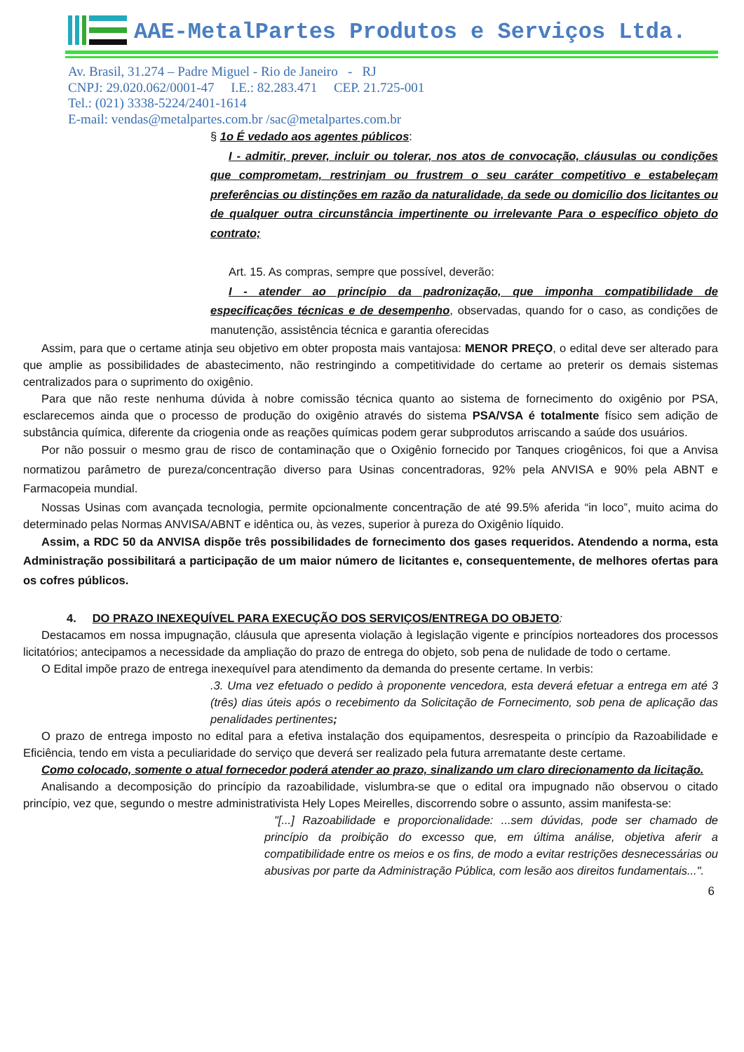AAE-MetalPartes Produtos e Serviços Ltda.
Av. Brasil, 31.274 – Padre Miguel - Rio de Janeiro - RJ
CNPJ: 29.020.062/0001-47 I.E.: 82.283.471 CEP. 21.725-001
Tel.: (021) 3338-5224/2401-1614
E-mail: vendas@metalpartes.com.br /sac@metalpartes.com.br
§ 1o É vedado aos agentes públicos:
I - admitir, prever, incluir ou tolerar, nos atos de convocação, cláusulas ou condições que comprometam, restrinjam ou frustrem o seu caráter competitivo e estabeleçam preferências ou distinções em razão da naturalidade, da sede ou domicílio dos licitantes ou de qualquer outra circunstância impertinente ou irrelevante Para o específico objeto do contrato;
Art. 15. As compras, sempre que possível, deverão:
I - atender ao princípio da padronização, que imponha compatibilidade de especificações técnicas e de desempenho, observadas, quando for o caso, as condições de manutenção, assistência técnica e garantia oferecidas
Assim, para que o certame atinja seu objetivo em obter proposta mais vantajosa: MENOR PREÇO, o edital deve ser alterado para que amplie as possibilidades de abastecimento, não restringindo a competitividade do certame ao preterir os demais sistemas centralizados para o suprimento do oxigênio.
Para que não reste nenhuma dúvida à nobre comissão técnica quanto ao sistema de fornecimento do oxigênio por PSA, esclarecemos ainda que o processo de produção do oxigênio através do sistema PSA/VSA é totalmente físico sem adição de substância química, diferente da criogenia onde as reações químicas podem gerar subprodutos arriscando a saúde dos usuários.
Por não possuir o mesmo grau de risco de contaminação que o Oxigênio fornecido por Tanques criogênicos, foi que a Anvisa normatizou parâmetro de pureza/concentração diverso para Usinas concentradoras, 92% pela ANVISA e 90% pela ABNT e Farmacopeia mundial.
Nossas Usinas com avançada tecnologia, permite opcionalmente concentração de até 99.5% aferida “in loco”, muito acima do determinado pelas Normas ANVISA/ABNT e idêntica ou, às vezes, superior à pureza do Oxigênio líquido.
Assim, a RDC 50 da ANVISA dispõe três possibilidades de fornecimento dos gases requeridos. Atendendo a norma, esta Administração possibilitará a participação de um maior número de licitantes e, consequentemente, de melhores ofertas para os cofres públicos.
4. DO PRAZO INEXEQUÍVEL PARA EXECUÇÃO DOS SERVIÇOS/ENTREGA DO OBJETO:
Destacamos em nossa impugnação, cláusula que apresenta violação à legislação vigente e princípios norteadores dos processos licitatórios; antecipamos a necessidade da ampliação do prazo de entrega do objeto, sob pena de nulidade de todo o certame.
O Edital impõe prazo de entrega inexequível para atendimento da demanda do presente certame. In verbis:
.3. Uma vez efetuado o pedido à proponente vencedora, esta deverá efetuar a entrega em até 3 (três) dias úteis após o recebimento da Solicitação de Fornecimento, sob pena de aplicação das penalidades pertinentes;
O prazo de entrega imposto no edital para a efetiva instalação dos equipamentos, desrespeita o princípio da Razoabilidade e Eficiência, tendo em vista a peculiaridade do serviço que deverá ser realizado pela futura arrematante deste certame.
Como colocado, somente o atual fornecedor poderá atender ao prazo, sinalizando um claro direcionamento da licitação.
Analisando a decomposição do princípio da razoabilidade, vislumbra-se que o edital ora impugnado não observou o citado princípio, vez que, segundo o mestre administrativista Hely Lopes Meirelles, discorrendo sobre o assunto, assim manifesta-se:
"[...] Razoabilidade e proporcionalidade: ...sem dúvidas, pode ser chamado de princípio da proibição do excesso que, em última análise, objetiva aferir a compatibilidade entre os meios e os fins, de modo a evitar restrições desnecessárias ou abusivas por parte da Administração Pública, com lesão aos direitos fundamentais...".
6